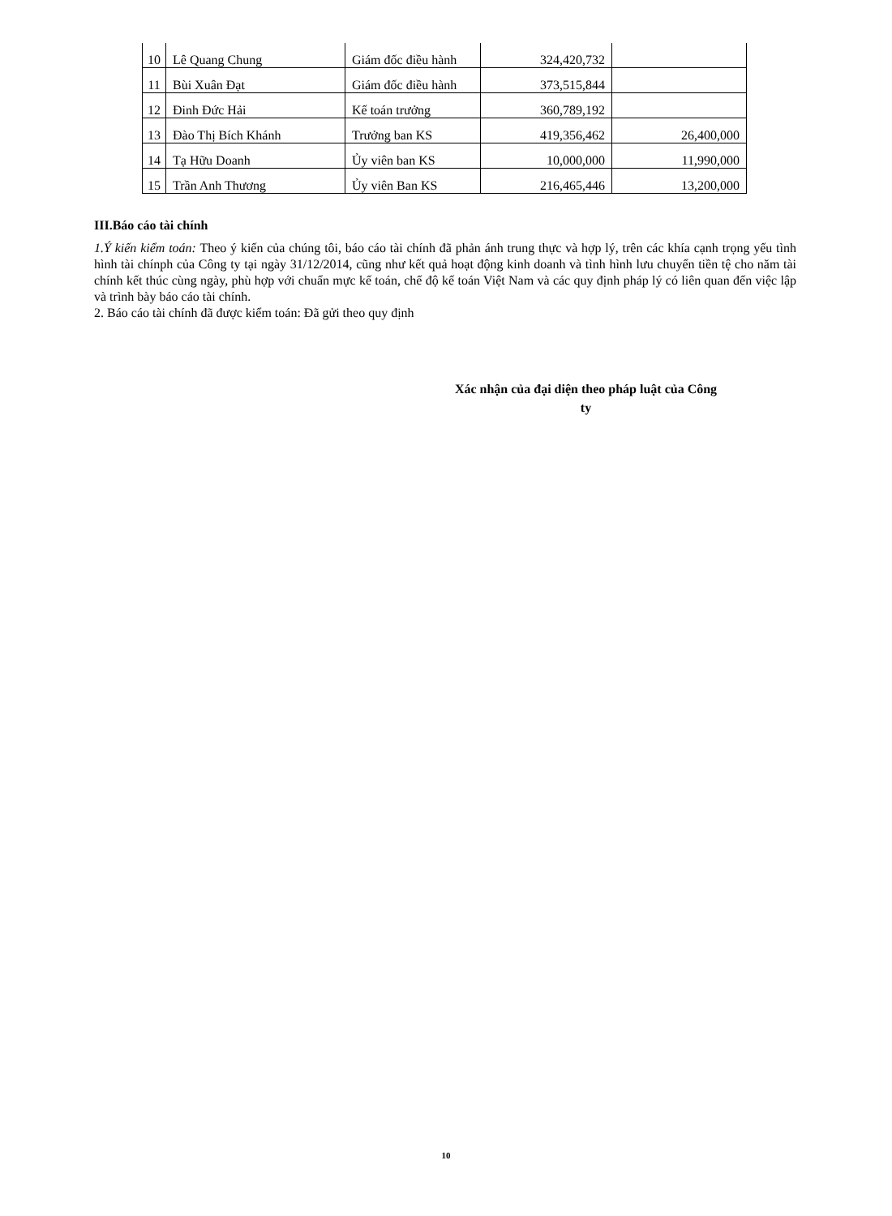| 10 | Lê Quang Chung | Giám đốc điều hành | 324,420,732 | |
| 11 | Bùi Xuân Đạt | Giám đốc điều hành | 373,515,844 | |
| 12 | Đinh Đức Hải | Kế toán trưởng | 360,789,192 | |
| 13 | Đào Thị Bích Khánh | Trưởng ban KS | 419,356,462 | 26,400,000 |
| 14 | Tạ Hữu Doanh | Ủy viên ban KS | 10,000,000 | 11,990,000 |
| 15 | Trần Anh Thương | Ủy viên Ban KS | 216,465,446 | 13,200,000 |
III.Báo cáo tài chính
1.Ý kiến kiểm toán: Theo ý kiến của chúng tôi, báo cáo tài chính đã phản ánh trung thực và hợp lý, trên các khía cạnh trọng yếu tình hình tài chínph của Công ty tại ngày 31/12/2014, cũng như kết quả hoạt động kinh doanh và tình hình lưu chuyển tiền tệ cho năm tài chính kết thúc cùng ngày, phù hợp với chuẩn mực kế toán, chế độ kế toán Việt Nam và các quy định pháp lý có liên quan đến việc lập và trình bày báo cáo tài chính.
2. Báo cáo tài chính đã được kiểm toán: Đã gửi theo quy định
Xác nhận của đại diện theo pháp luật của Công ty
10